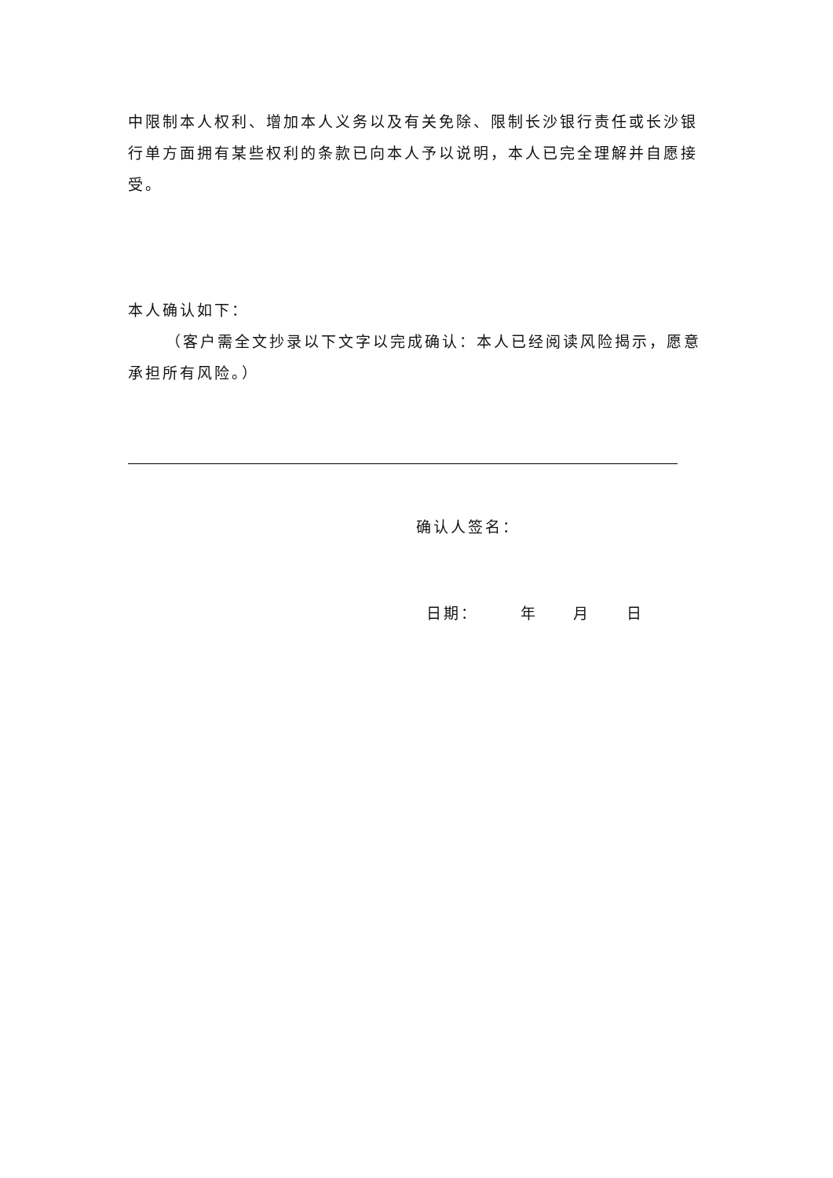中限制本人权利、增加本人义务以及有关免除、限制长沙银行责任或长沙银行单方面拥有某些权利的条款已向本人予以说明，本人已完全理解并自愿接受。
本人确认如下：
（客户需全文抄录以下文字以完成确认：本人已经阅读风险揭示，愿意承担所有风险。）
确认人签名：
日期： 年 月 日